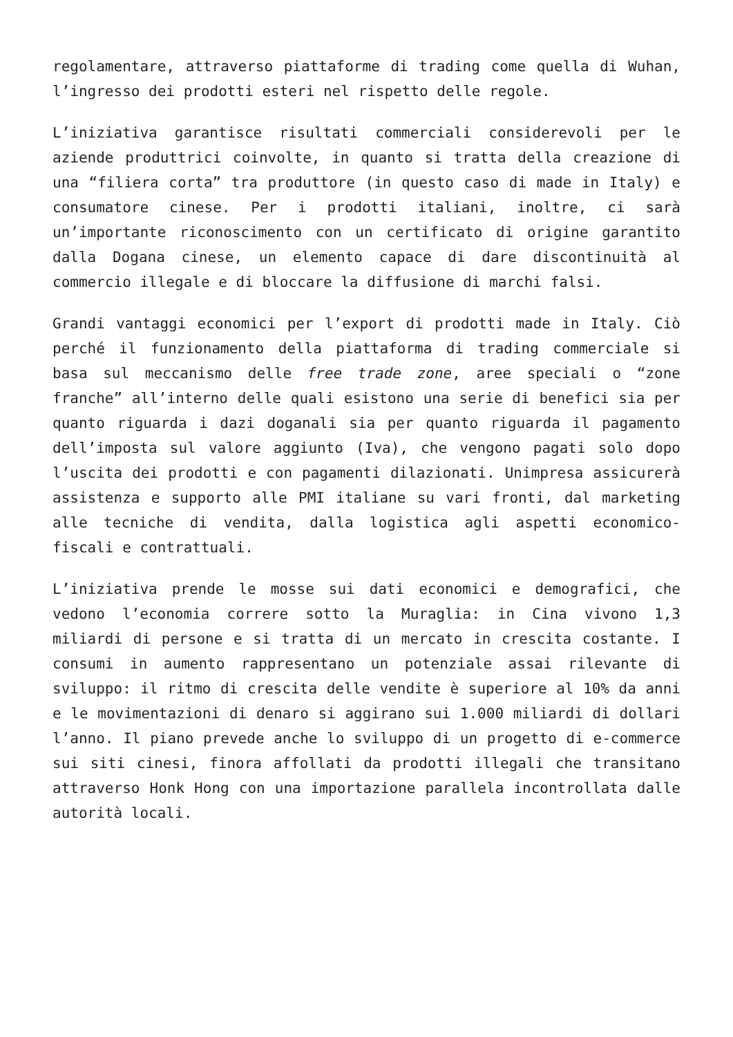regolamentare, attraverso piattaforme di trading come quella di Wuhan, l’ingresso dei prodotti esteri nel rispetto delle regole.
L’iniziativa garantisce risultati commerciali considerevoli per le aziende produttrici coinvolte, in quanto si tratta della creazione di una “filiera corta” tra produttore (in questo caso di made in Italy) e consumatore cinese. Per i prodotti italiani, inoltre, ci sarà un’importante riconoscimento con un certificato di origine garantito dalla Dogana cinese, un elemento capace di dare discontinuità al commercio illegale e di bloccare la diffusione di marchi falsi.
Grandi vantaggi economici per l’export di prodotti made in Italy. Ciò perché il funzionamento della piattaforma di trading commerciale si basa sul meccanismo delle free trade zone, aree speciali o “zone franche” all’interno delle quali esistono una serie di benefici sia per quanto riguarda i dazi doganali sia per quanto riguarda il pagamento dell’imposta sul valore aggiunto (Iva), che vengono pagati solo dopo l’uscita dei prodotti e con pagamenti dilazionati. Unimpresa assicurerà assistenza e supporto alle PMI italiane su vari fronti, dal marketing alle tecniche di vendita, dalla logistica agli aspetti economico-fiscali e contrattuali.
L’iniziativa prende le mosse sui dati economici e demografici, che vedono l’economia correre sotto la Muraglia: in Cina vivono 1,3 miliardi di persone e si tratta di un mercato in crescita costante. I consumi in aumento rappresentano un potenziale assai rilevante di sviluppo: il ritmo di crescita delle vendite è superiore al 10% da anni e le movimentazioni di denaro si aggirano sui 1.000 miliardi di dollari l’anno. Il piano prevede anche lo sviluppo di un progetto di e-commerce sui siti cinesi, finora affollati da prodotti illegali che transitano attraverso Honk Hong con una importazione parallela incontrollata dalle autorità locali.